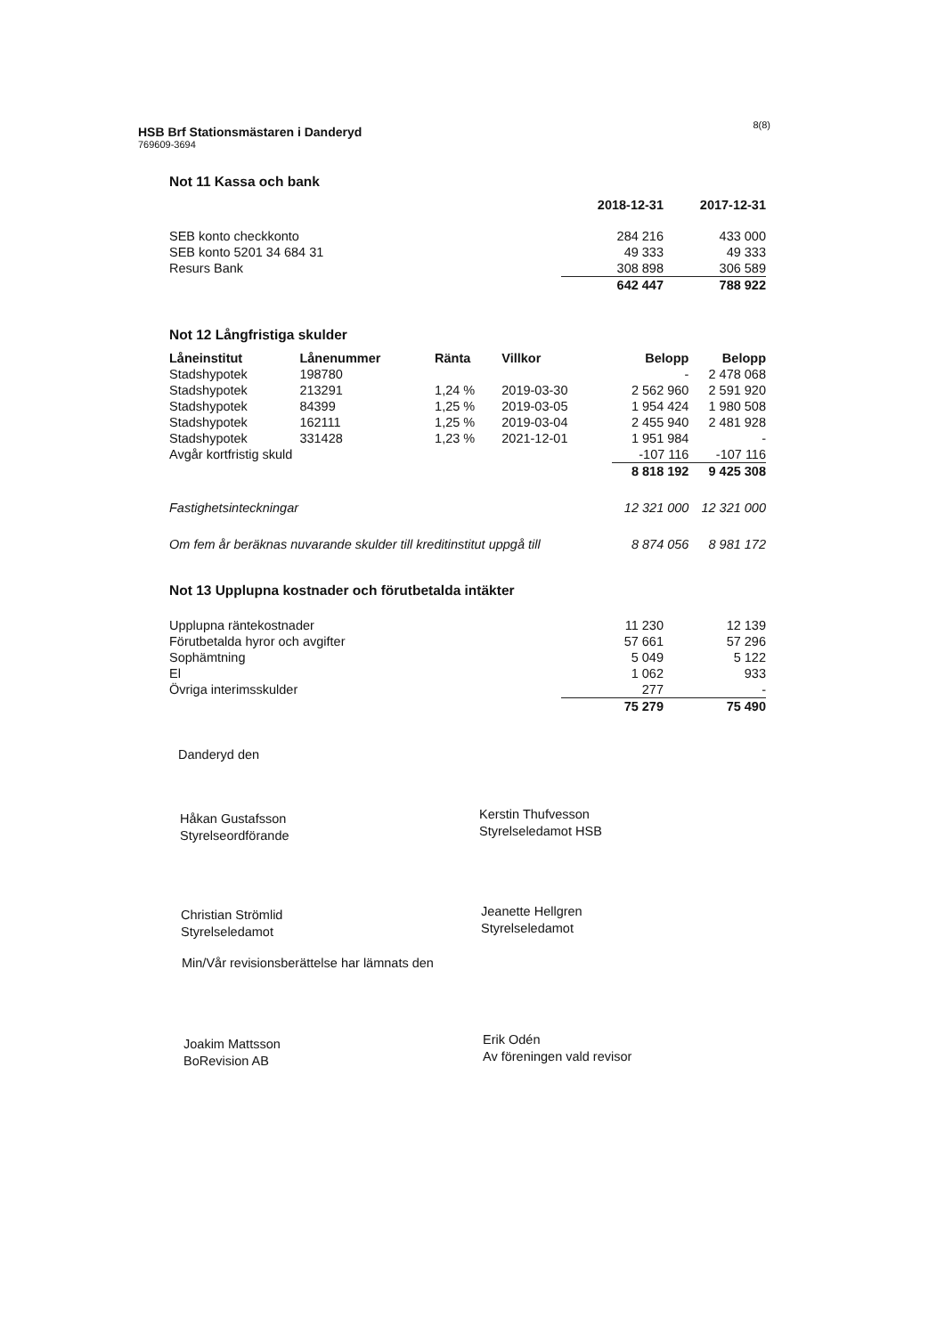8(8)
HSB Brf Stationsmästaren i Danderyd
769609-3694
Not 11 Kassa och bank
| | 2018-12-31 | 2017-12-31 |
| SEB konto checkkonto | 284 216 | 433 000 |
| SEB konto 5201 34 684 31 | 49 333 | 49 333 |
| Resurs Bank | 308 898 | 306 589 |
| | 642 447 | 788 922 |
Not 12 Långfristiga skulder
| Låneinstitut | Lånenummer | Ränta | Villkor | Belopp | Belopp |
| --- | --- | --- | --- | --- | --- |
| Stadshypotek | 198780 | | | - | 2 478 068 |
| Stadshypotek | 213291 | 1,24 % | 2019-03-30 | 2 562 960 | 2 591 920 |
| Stadshypotek | 84399 | 1,25 % | 2019-03-05 | 1 954 424 | 1 980 508 |
| Stadshypotek | 162111 | 1,25 % | 2019-03-04 | 2 455 940 | 2 481 928 |
| Stadshypotek | 331428 | 1,23 % | 2021-12-01 | 1 951 984 | - |
| Avgår kortfristig skuld | | | | -107 116 | -107 116 |
| | | | | 8 818 192 | 9 425 308 |
| Fastighetsinteckningar | | | | 12 321 000 | 12 321 000 |
| Om fem år beräknas nuvarande skulder till kreditinstitut uppgå till | | | | 8 874 056 | 8 981 172 |
Not 13 Upplupna kostnader och förutbetalda intäkter
| Upplupna räntekostnader | 11 230 | 12 139 |
| Förutbetalda hyror och avgifter | 57 661 | 57 296 |
| Sophämtning | 5 049 | 5 122 |
| El | 1 062 | 933 |
| Övriga interimsskulder | 277 | - |
| | 75 279 | 75 490 |
Danderyd den
Håkan Gustafsson
Styrelseordförande
Kerstin Thufvesson
Styrelseledamot HSB
Christian Strömlid
Styrelseledamot
Jeanette Hellgren
Styrelseledamot
Min/Vår revisionsberättelse har lämnats den
Joakim Mattsson
BoRevision AB
Erik Odén
Av föreningen vald revisor